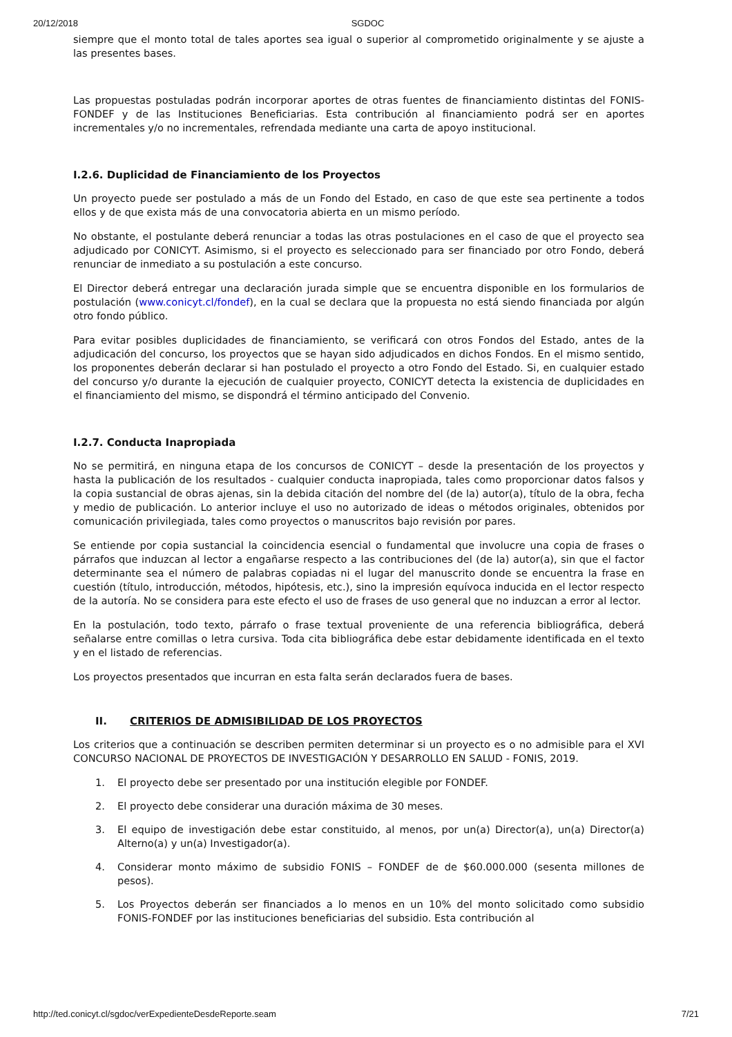20/12/2018 SGDOC
siempre que el monto total de tales aportes sea igual o superior al comprometido originalmente y se ajuste a las presentes bases.
Las propuestas postuladas podrán incorporar aportes de otras fuentes de financiamiento distintas del FONIS-FONDEF y de las Instituciones Beneficiarias. Esta contribución al financiamiento podrá ser en aportes incrementales y/o no incrementales, refrendada mediante una carta de apoyo institucional.
I.2.6. Duplicidad de Financiamiento de los Proyectos
Un proyecto puede ser postulado a más de un Fondo del Estado, en caso de que este sea pertinente a todos ellos y de que exista más de una convocatoria abierta en un mismo período.
No obstante, el postulante deberá renunciar a todas las otras postulaciones en el caso de que el proyecto sea adjudicado por CONICYT. Asimismo, si el proyecto es seleccionado para ser financiado por otro Fondo, deberá renunciar de inmediato a su postulación a este concurso.
El Director deberá entregar una declaración jurada simple que se encuentra disponible en los formularios de postulación (www.conicyt.cl/fondef), en la cual se declara que la propuesta no está siendo financiada por algún otro fondo público.
Para evitar posibles duplicidades de financiamiento, se verificará con otros Fondos del Estado, antes de la adjudicación del concurso, los proyectos que se hayan sido adjudicados en dichos Fondos. En el mismo sentido, los proponentes deberán declarar si han postulado el proyecto a otro Fondo del Estado. Si, en cualquier estado del concurso y/o durante la ejecución de cualquier proyecto, CONICYT detecta la existencia de duplicidades en el financiamiento del mismo, se dispondrá el término anticipado del Convenio.
I.2.7. Conducta Inapropiada
No se permitirá, en ninguna etapa de los concursos de CONICYT – desde la presentación de los proyectos y hasta la publicación de los resultados - cualquier conducta inapropiada, tales como proporcionar datos falsos y la copia sustancial de obras ajenas, sin la debida citación del nombre del (de la) autor(a), título de la obra, fecha y medio de publicación. Lo anterior incluye el uso no autorizado de ideas o métodos originales, obtenidos por comunicación privilegiada, tales como proyectos o manuscritos bajo revisión por pares.
Se entiende por copia sustancial la coincidencia esencial o fundamental que involucre una copia de frases o párrafos que induzcan al lector a engañarse respecto a las contribuciones del (de la) autor(a), sin que el factor determinante sea el número de palabras copiadas ni el lugar del manuscrito donde se encuentra la frase en cuestión (título, introducción, métodos, hipótesis, etc.), sino la impresión equívoca inducida en el lector respecto de la autoría. No se considera para este efecto el uso de frases de uso general que no induzcan a error al lector.
En la postulación, todo texto, párrafo o frase textual proveniente de una referencia bibliográfica, deberá señalarse entre comillas o letra cursiva. Toda cita bibliográfica debe estar debidamente identificada en el texto y en el listado de referencias.
Los proyectos presentados que incurran en esta falta serán declarados fuera de bases.
II. CRITERIOS DE ADMISIBILIDAD DE LOS PROYECTOS
Los criterios que a continuación se describen permiten determinar si un proyecto es o no admisible para el XVI CONCURSO NACIONAL DE PROYECTOS DE INVESTIGACIÓN Y DESARROLLO EN SALUD - FONIS, 2019.
1. El proyecto debe ser presentado por una institución elegible por FONDEF.
2. El proyecto debe considerar una duración máxima de 30 meses.
3. El equipo de investigación debe estar constituido, al menos, por un(a) Director(a), un(a) Director(a) Alterno(a) y un(a) Investigador(a).
4. Considerar monto máximo de subsidio FONIS – FONDEF de de $60.000.000 (sesenta millones de pesos).
5. Los Proyectos deberán ser financiados a lo menos en un 10% del monto solicitado como subsidio FONIS-FONDEF por las instituciones beneficiarias del subsidio. Esta contribución al
http://ted.conicyt.cl/sgdoc/verExpedienteDesdeReporte.seam 7/21